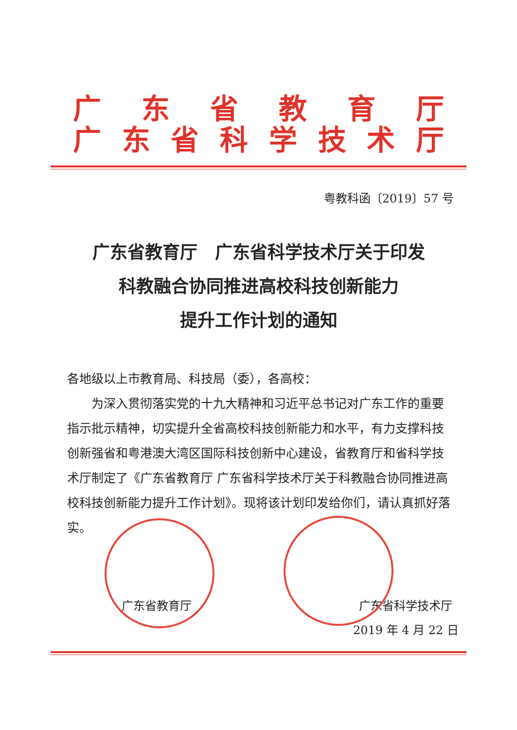广东省教育厅
广东省科学技术厅
粤教科函〔2019〕57 号
广东省教育厅　广东省科学技术厅关于印发
科教融合协同推进高校科技创新能力
提升工作计划的通知
各地级以上市教育局、科技局（委），各高校：
为深入贯彻落实党的十九大精神和习近平总书记对广东工作的重要指示批示精神，切实提升全省高校科技创新能力和水平，有力支撑科技创新强省和粤港澳大湾区国际科技创新中心建设，省教育厅和省科学技术厅制定了《广东省教育厅 广东省科学技术厅关于科教融合协同推进高校科技创新能力提升工作计划》。现将该计划印发给你们，请认真抓好落实。
广东省教育厅
广东省科学技术厅
2019 年 4 月 22 日